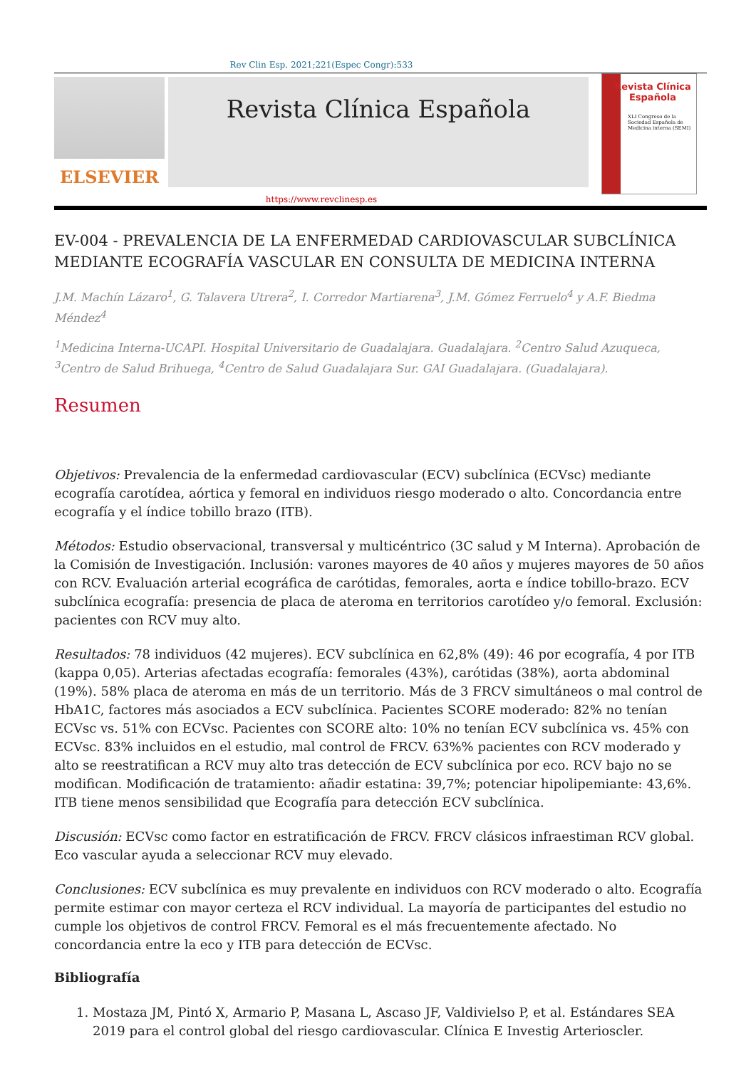Rev Clin Esp. 2021;221(Espec Congr):533
ELSEVIER
Revista Clínica Española
Revista Clínica Española
XLI Congreso de la Sociedad Española de Medicina interna (SEMI)
https://www.revclinesp.es
EV-004 - PREVALENCIA DE LA ENFERMEDAD CARDIOVASCULAR SUBCLÍNICA MEDIANTE ECOGRAFÍA VASCULAR EN CONSULTA DE MEDICINA INTERNA
J.M. Machín Lázaro<sup>1</sup>, G. Talavera Utrera<sup>2</sup>, I. Corredor Martiarena<sup>3</sup>, J.M. Gómez Ferruelo<sup>4</sup> y A.F. Biedma Méndez<sup>4</sup>
<sup>1</sup> Medicina Interna-UCAPI. Hospital Universitario de Guadalajara. Guadalajara. <sup>2</sup>Centro Salud Azuqueca, <sup>3</sup>Centro de Salud Brihuega, <sup>4</sup>Centro de Salud Guadalajara Sur. GAI Guadalajara. (Guadalajara).
Resumen
Objetivos: Prevalencia de la enfermedad cardiovascular (ECV) subclínica (ECVsc) mediante ecografía carotídea, aórtica y femoral en individuos riesgo moderado o alto. Concordancia entre ecografía y el índice tobillo brazo (ITB).
Métodos: Estudio observacional, transversal y multicéntrico (3C salud y M Interna). Aprobación de la Comisión de Investigación. Inclusión: varones mayores de 40 años y mujeres mayores de 50 años con RCV. Evaluación arterial ecográfica de carótidas, femorales, aorta e índice tobillo-brazo. ECV subclínica ecografía: presencia de placa de ateroma en territorios carotídeo y/o femoral. Exclusión: pacientes con RCV muy alto.
Resultados: 78 individuos (42 mujeres). ECV subclínica en 62,8% (49): 46 por ecografía, 4 por ITB (kappa 0,05). Arterias afectadas ecografía: femorales (43%), carótidas (38%), aorta abdominal (19%). 58% placa de ateroma en más de un territorio. Más de 3 FRCV simultáneos o mal control de HbA1C, factores más asociados a ECV subclínica. Pacientes SCORE moderado: 82% no tenían ECVsc vs. 51% con ECVsc. Pacientes con SCORE alto: 10% no tenían ECV subclínica vs. 45% con ECVsc. 83% incluidos en el estudio, mal control de FRCV. 63%% pacientes con RCV moderado y alto se reestratifican a RCV muy alto tras detección de ECV subclínica por eco. RCV bajo no se modifican. Modificación de tratamiento: añadir estatina: 39,7%; potenciar hipolipemiante: 43,6%. ITB tiene menos sensibilidad que Ecografía para detección ECV subclínica.
Discusión: ECVsc como factor en estratificación de FRCV. FRCV clásicos infraestiman RCV global. Eco vascular ayuda a seleccionar RCV muy elevado.
Conclusiones: ECV subclínica es muy prevalente en individuos con RCV moderado o alto. Ecografía permite estimar con mayor certeza el RCV individual. La mayoría de participantes del estudio no cumple los objetivos de control FRCV. Femoral es el más frecuentemente afectado. No concordancia entre la eco y ITB para detección de ECVsc.
Bibliografía
1. Mostaza JM, Pintó X, Armario P, Masana L, Ascaso JF, Valdivielso P, et al. Estándares SEA 2019 para el control global del riesgo cardiovascular. Clínica E Investig Arterioscler.